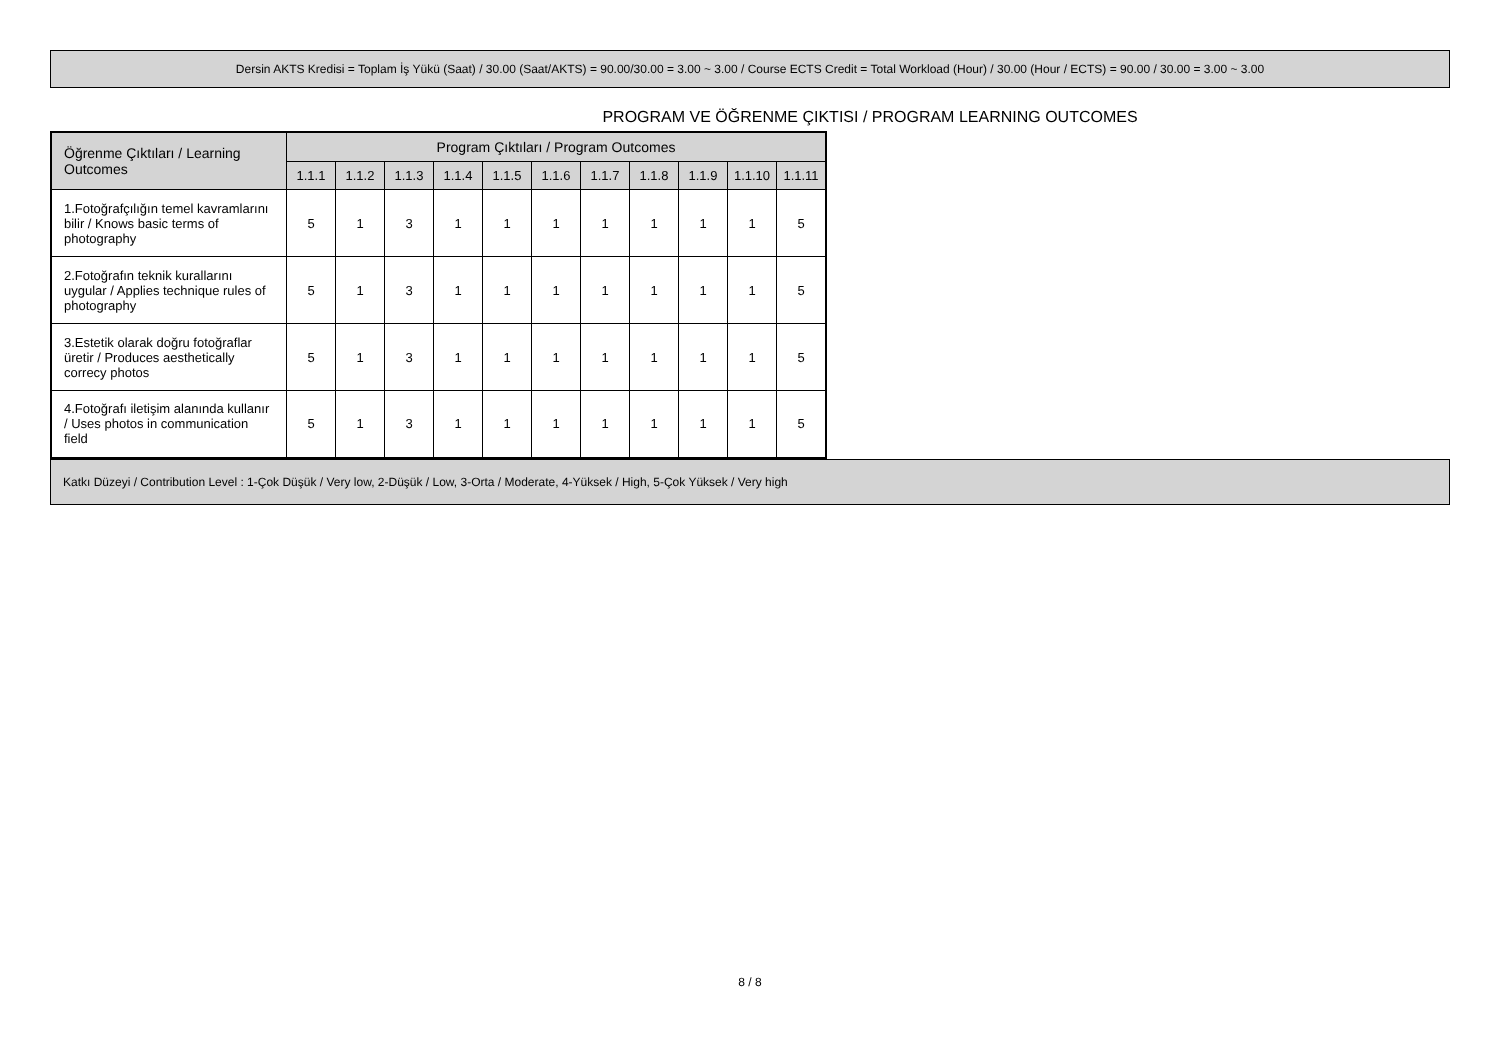Dersin AKTS Kredisi = Toplam İş Yükü (Saat) / 30.00 (Saat/AKTS) = 90.00/30.00 = 3.00 ~ 3.00 / Course ECTS Credit = Total Workload (Hour) / 30.00 (Hour / ECTS) = 90.00 / 30.00 = 3.00 ~ 3.00
PROGRAM VE ÖĞRENME ÇIKTISI / PROGRAM LEARNING OUTCOMES
| Öğrenme Çıktıları / Learning Outcomes | Program Çıktıları / Program Outcomes | | | | | | | | | | |
| --- | --- | --- | --- | --- | --- | --- | --- | --- | --- | --- | --- |
| | 1.1.1 | 1.1.2 | 1.1.3 | 1.1.4 | 1.1.5 | 1.1.6 | 1.1.7 | 1.1.8 | 1.1.9 | 1.1.10 | 1.1.11 |
| 1.Fotoğrafçılığın temel kavramlarını bilir / Knows basic terms of photography | 5 | 1 | 3 | 1 | 1 | 1 | 1 | 1 | 1 | 1 | 5 |
| 2.Fotoğrafın teknik kurallarını uygular / Applies technique rules of photography | 5 | 1 | 3 | 1 | 1 | 1 | 1 | 1 | 1 | 1 | 5 |
| 3.Estetik olarak doğru fotoğraflar üretir / Produces aesthetically correcy photos | 5 | 1 | 3 | 1 | 1 | 1 | 1 | 1 | 1 | 1 | 5 |
| 4.Fotoğrafı iletişim alanında kullanır / Uses photos in communication field | 5 | 1 | 3 | 1 | 1 | 1 | 1 | 1 | 1 | 1 | 5 |
Katkı Düzeyi / Contribution Level : 1-Çok Düşük / Very low, 2-Düşük / Low, 3-Orta / Moderate, 4-Yüksek / High, 5-Çok Yüksek / Very high
8 / 8